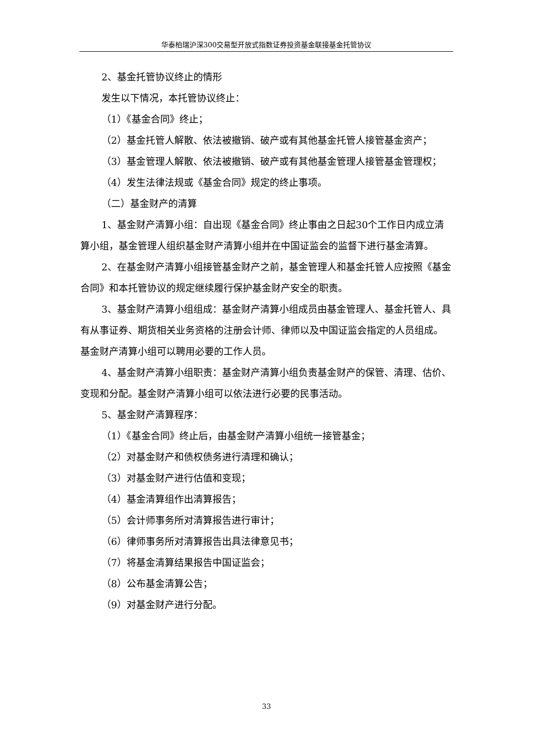华泰柏瑞沪深300交易型开放式指数证券投资基金联接基金托管协议
2、基金托管协议终止的情形
发生以下情况，本托管协议终止：
（1）《基金合同》终止；
（2）基金托管人解散、依法被撤销、破产或有其他基金托管人接管基金资产；
（3）基金管理人解散、依法被撤销、破产或有其他基金管理人接管基金管理权；
（4）发生法律法规或《基金合同》规定的终止事项。
（二）基金财产的清算
1、基金财产清算小组：自出现《基金合同》终止事由之日起30个工作日内成立清算小组，基金管理人组织基金财产清算小组并在中国证监会的监督下进行基金清算。
2、在基金财产清算小组接管基金财产之前，基金管理人和基金托管人应按照《基金合同》和本托管协议的规定继续履行保护基金财产安全的职责。
3、基金财产清算小组组成：基金财产清算小组成员由基金管理人、基金托管人、具有从事证券、期货相关业务资格的注册会计师、律师以及中国证监会指定的人员组成。基金财产清算小组可以聘用必要的工作人员。
4、基金财产清算小组职责：基金财产清算小组负责基金财产的保管、清理、估价、变现和分配。基金财产清算小组可以依法进行必要的民事活动。
5、基金财产清算程序：
（1）《基金合同》终止后，由基金财产清算小组统一接管基金；
（2）对基金财产和债权债务进行清理和确认；
（3）对基金财产进行估值和变现；
（4）基金清算组作出清算报告；
（5）会计师事务所对清算报告进行审计；
（6）律师事务所对清算报告出具法律意见书；
（7）将基金清算结果报告中国证监会；
（8）公布基金清算公告；
（9）对基金财产进行分配。
33